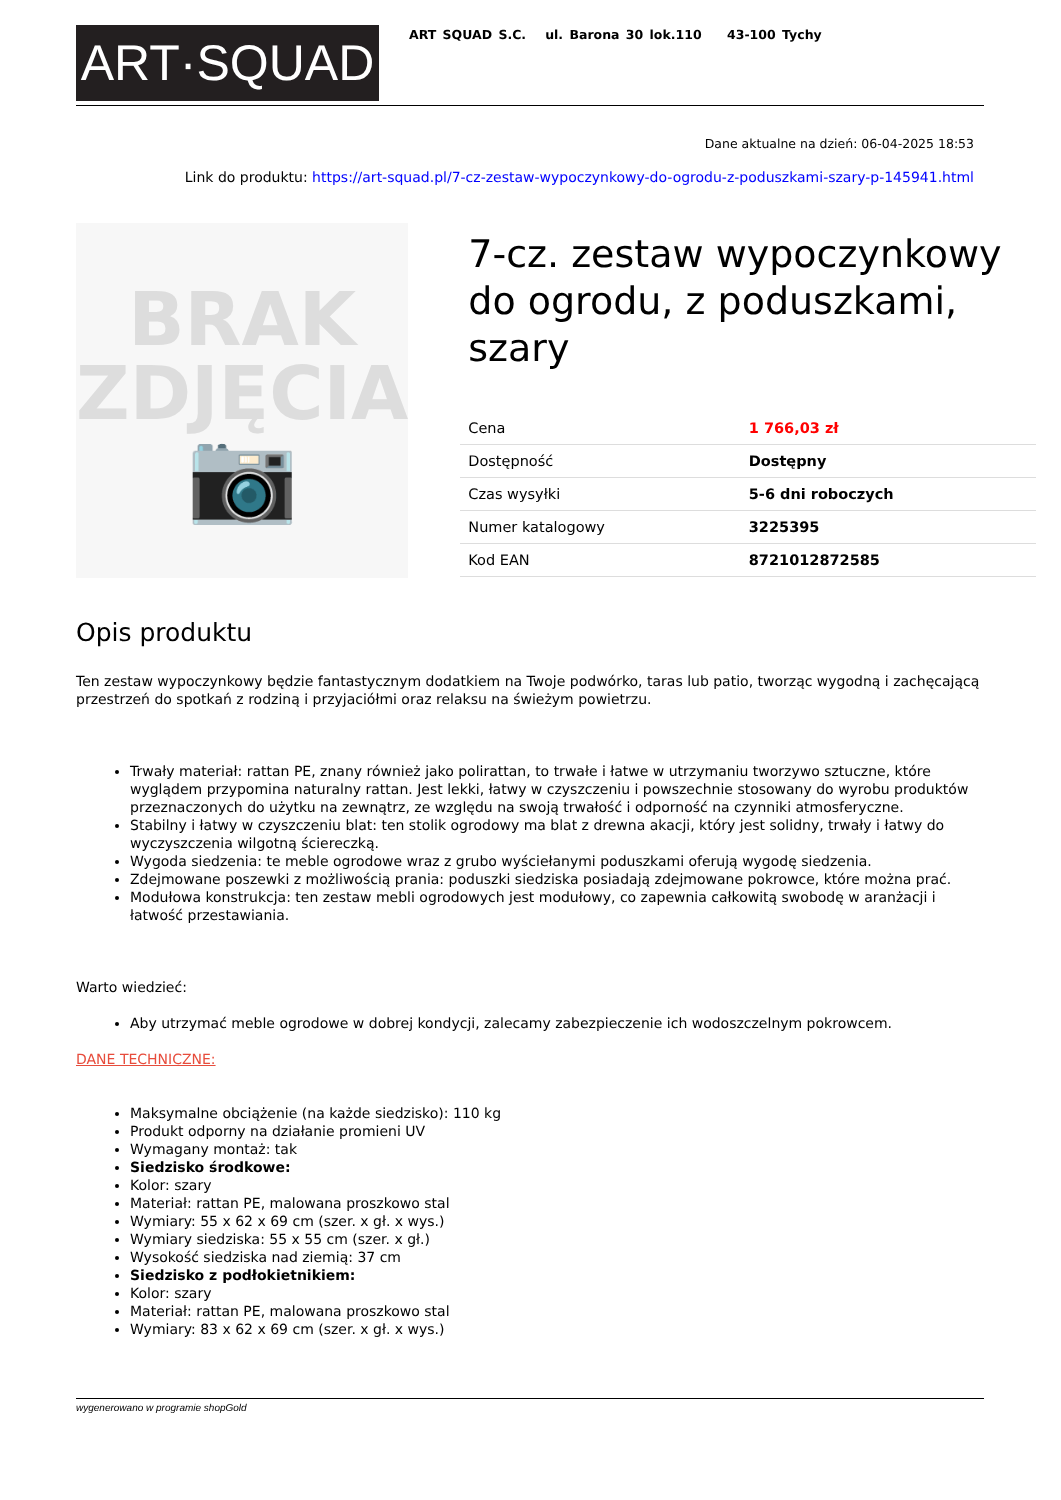ART·SQUAD
ART SQUAD S.C. ul. Barona 30 lok.110 43-100 Tychy
Dane aktualne na dzień: 06-04-2025 18:53
Link do produktu: https://art-squad.pl/7-cz-zestaw-wypoczynkowy-do-ogrodu-z-poduszkami-szary-p-145941.html
BRAK
ZDJĘCIA
📷
7-cz. zestaw wypoczynkowy do ogrodu, z poduszkami, szary
| Cena | 1 766,03 zł |
| Dostępność | Dostępny |
| Czas wysyłki | 5-6 dni roboczych |
| Numer katalogowy | 3225395 |
| Kod EAN | 8721012872585 |
Opis produktu
Ten zestaw wypoczynkowy będzie fantastycznym dodatkiem na Twoje podwórko, taras lub patio, tworząc wygodną i zachęcającą przestrzeń do spotkań z rodziną i przyjaciółmi oraz relaksu na świeżym powietrzu.
Trwały materiał: rattan PE, znany również jako polirattan, to trwałe i łatwe w utrzymaniu tworzywo sztuczne, które wyglądem przypomina naturalny rattan. Jest lekki, łatwy w czyszczeniu i powszechnie stosowany do wyrobu produktów przeznaczonych do użytku na zewnątrz, ze względu na swoją trwałość i odporność na czynniki atmosferyczne.
Stabilny i łatwy w czyszczeniu blat: ten stolik ogrodowy ma blat z drewna akacji, który jest solidny, trwały i łatwy do wyczyszczenia wilgotną ściereczką.
Wygoda siedzenia: te meble ogrodowe wraz z grubo wyściełanymi poduszkami oferują wygodę siedzenia.
Zdejmowane poszewki z możliwością prania: poduszki siedziska posiadają zdejmowane pokrowce, które można prać.
Modułowa konstrukcja: ten zestaw mebli ogrodowych jest modułowy, co zapewnia całkowitą swobodę w aranżacji i łatwość przestawiania.
Warto wiedzieć:
Aby utrzymać meble ogrodowe w dobrej kondycji, zalecamy zabezpieczenie ich wodoszczelnym pokrowcem.
DANE TECHNICZNE:
Maksymalne obciążenie (na każde siedzisko): 110 kg
Produkt odporny na działanie promieni UV
Wymagany montaż: tak
Siedzisko środkowe:
Kolor: szary
Materiał: rattan PE, malowana proszkowo stal
Wymiary: 55 x 62 x 69 cm (szer. x gł. x wys.)
Wymiary siedziska: 55 x 55 cm (szer. x gł.)
Wysokość siedziska nad ziemią: 37 cm
Siedzisko z podłokietnikiem:
Kolor: szary
Materiał: rattan PE, malowana proszkowo stal
Wymiary: 83 x 62 x 69 cm (szer. x gł. x wys.)
wygenerowano w programie shopGold